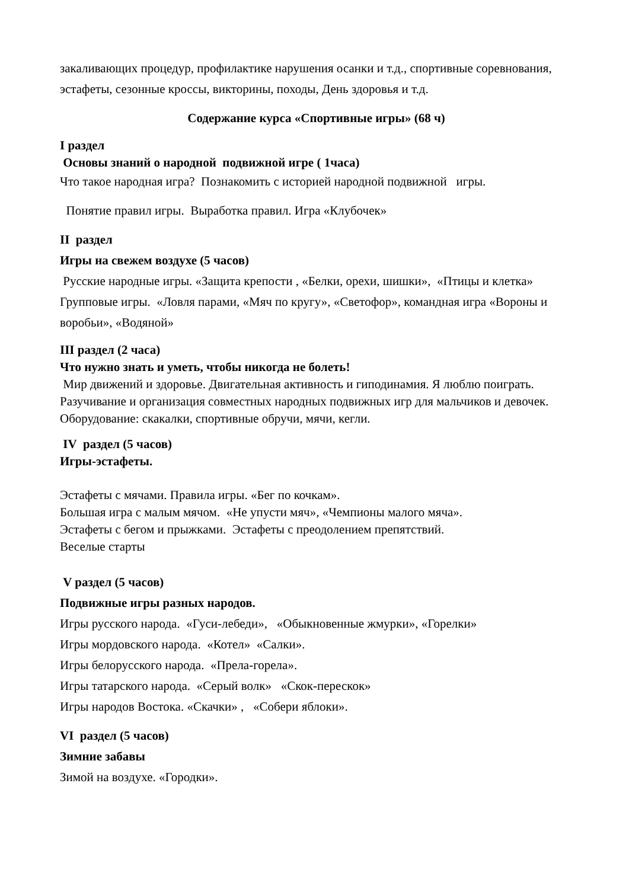закаливающих процедур, профилактике нарушения осанки и т.д., спортивные соревнования, эстафеты, сезонные кроссы, викторины, походы, День здоровья и т.д.
Содержание курса «Спортивные игры» (68 ч)
I раздел
Основы знаний о народной подвижной игре ( 1часа)
Что такое народная игра? Познакомить с историей народной подвижной игры.
Понятие правил игры. Выработка правил. Игра «Клубочек»
II раздел
Игры на свежем воздухе (5 часов)
Русские народные игры. «Защита крепости , «Белки, орехи, шишки», «Птицы и клетка» Групповые игры. «Ловля парами, «Мяч по кругу», «Светофор», командная игра «Вороны и воробьи», «Водяной»
III раздел (2 часа)
Что нужно знать и уметь, чтобы никогда не болеть!
Мир движений и здоровье. Двигательная активность и гиподинамия. Я люблю поиграть. Разучивание и организация совместных народных подвижных игр для мальчиков и девочек.
Оборудование: скакалки, спортивные обручи, мячи, кегли.
IV раздел (5 часов)
Игры-эстафеты.
Эстафеты с мячами. Правила игры. «Бег по кочкам».
Большая игра с малым мячом. «Не упусти мяч», «Чемпионы малого мяча».
Эстафеты с бегом и прыжками. Эстафеты с преодолением препятствий.
Веселые старты
V раздел (5 часов)
Подвижные игры разных народов.
Игры русского народа. «Гуси-лебеди», «Обыкновенные жмурки», «Горелки»
Игры мордовского народа. «Котел» «Салки».
Игры белорусского народа. «Прела-горела».
Игры татарского народа. «Серый волк» «Скок-перескок»
Игры народов Востока. «Скачки» , «Собери яблоки».
VI раздел (5 часов)
Зимние забавы
Зимой на воздухе. «Городки».